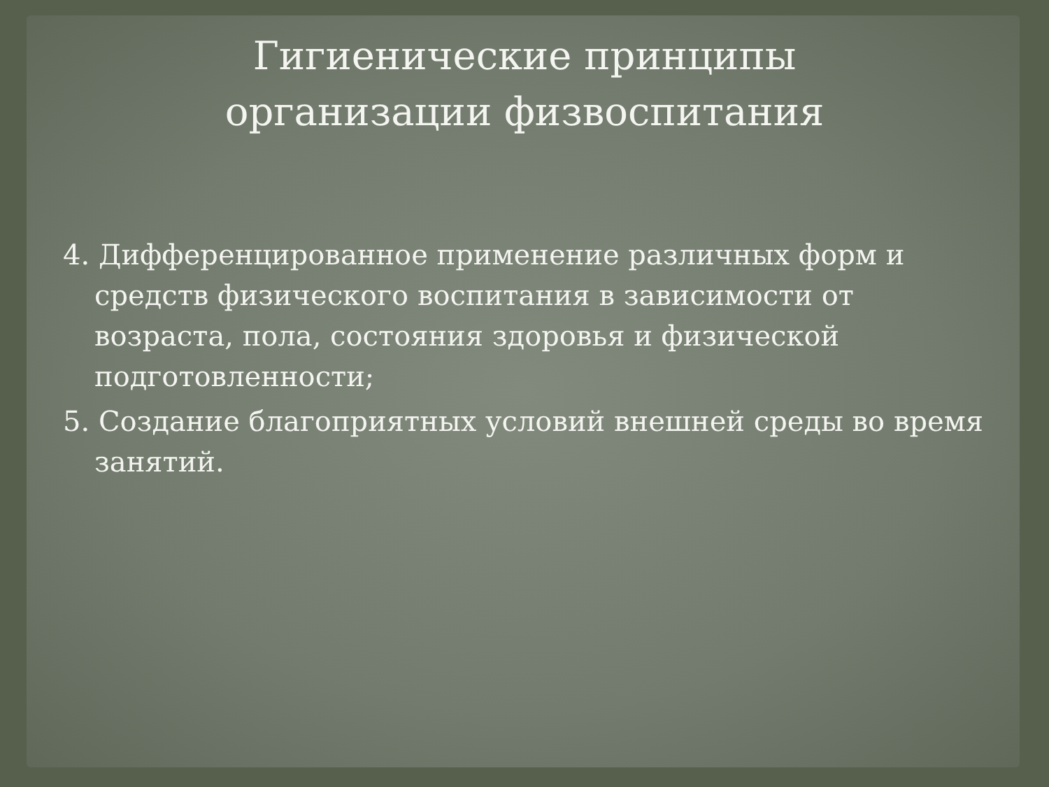Гигиенические принципы
организации физвоспитания
4. Дифференцированное применение различных форм и средств физического воспитания в зависимости от возраста, пола, состояния здоровья и физической подготовленности;
5. Создание благоприятных условий внешней среды во время занятий.